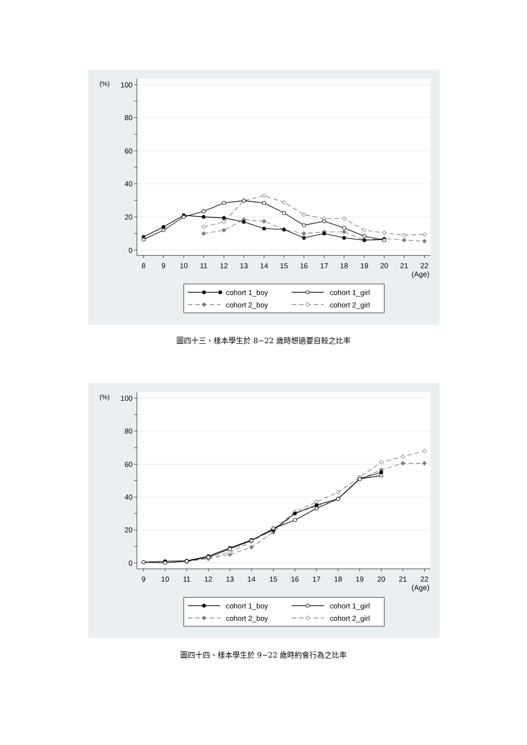100
80
60
40
20
0
(%)
8
9
10
11
12
13
14
15
16
17
18
19
20
21
22
(Age)
cohort 1_boy
cohort 1_girl
cohort 2_boy
cohort 2_girl
圖四十三、樣本學生於 8~22 歲時想過要自殺之比率
100
80
60
40
20
0
(%)
9
10
11
12
13
14
15
16
17
18
19
20
21
22
(Age)
cohort 1_boy
cohort 1_girl
cohort 2_boy
cohort 2_girl
圖四十四、樣本學生於 9~22 歲時約會行為之比率